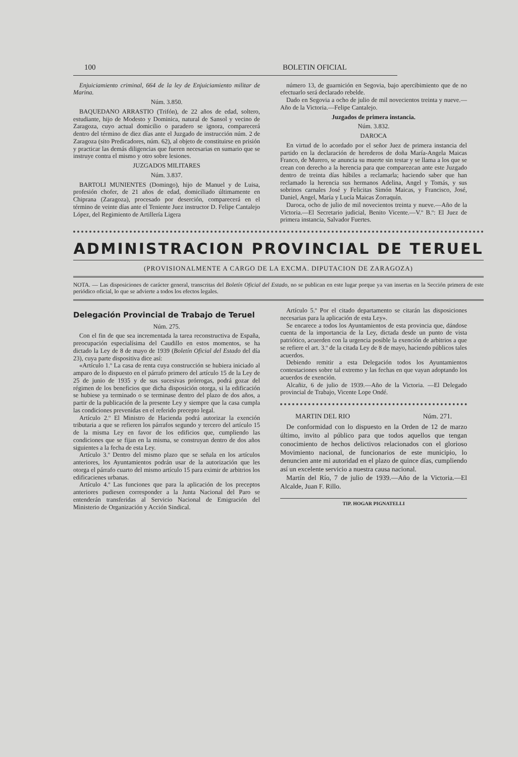100 BOLETIN OFICIAL
Enjuiciamiento criminal, 664 de la ley de Enjuiciamiento militar de Marina.
Núm. 3.850.
BAQUEDANO ARRASTIO (Trifón), de 22 años de edad, soltero, estudiante, hijo de Modesto y Dominica, natural de Sansol y vecino de Zaragoza, cuyo actual domicilio o paradero se ignora, comparecerá dentro del término de diez días ante el Juzgado de instrucción núm. 2 de Zaragoza (sito Predicadores, núm. 62), al objeto de constituirse en prisión y practicar las demás diligencias que fueren necesarias en sumario que se instruye contra el mismo y otro sobre lesiones.
JUZGADOS MILITARES
Núm. 3.837.
BARTOLI MUNIENTES (Domingo), hijo de Manuel y de Luisa, profesión chofer, de 21 años de edad, domiciliado últimamente en Chiprana (Zaragoza), procesado por deserción, comparecerá en el término de veinte días ante el Teniente Juez instructor D. Felipe Cantalejo López, del Regimiento de Artillería Ligera
número 13, de guarnición en Segovia, bajo apercibimiento que de no efectuarlo será declarado rebelde.
Dado en Segovia a ocho de julio de mil novecientos treinta y nueve.—Año de la Victoria.—Felipe Cantalejo.
Juzgados de primera instancia.
Núm. 3.832.
DAROCA
En virtud de lo acordado por el señor Juez de primera instancia del partido en la declaración de herederos de doña María-Angela Maicas Franco, de Murero, se anuncia su muerte sin testar y se llama a los que se crean con derecho a la herencia para que comparezcan ante este Juzgado dentro de treinta días hábiles a reclamarla; haciendo saber que han reclamado la herencia sus hermanos Adelina, Angel y Tomás, y sus sobrinos carnales José y Felicitas Simón Maicas, y Francisco, José, Daniel, Angel, María y Lucía Maicas Zorraquín.
Daroca, ocho de julio de mil novecientos treinta y nueve.—Año de la Victoria.—El Secretario judicial, Benito Vicente.—V.º B.º: El Juez de primera instancia, Salvador Fuertes.
ADMINISTRACION PROVINCIAL DE TERUEL
(PROVISIONALMENTE A CARGO DE LA EXCMA. DIPUTACION DE ZARAGOZA)
NOTA. — Las disposiciones de carácter general, transcritas del Boletín Oficial del Estado, no se publican en este lugar porque ya van insertas en la Sección primera de este periódico oficial, lo que se advierte a todos los efectos legales.
Delegación Provincial de Trabajo de Teruel
Núm. 275.
Con el fin de que sea incrementada la tarea reconstructiva de España, preocupación especialísima del Caudillo en estos momentos, se ha dictado la Ley de 8 de mayo de 1939 (Boletín Oficial del Estado del día 23), cuya parte dispositiva dice así:
«Artículo 1.º La casa de renta cuya construcción se hubiera iniciado al amparo de lo dispuesto en el párrafo primero del artículo 15 de la Ley de 25 de junio de 1935 y de sus sucesivas prórrogas, podrá gozar del régimen de los beneficios que dicha disposición otorga, si la edificación se hubiese ya terminado o se terminase dentro del plazo de dos años, a partir de la publicación de la presente Ley y siempre que la casa cumpla las condiciones prevenidas en el referido precepto legal.
Artículo 2.º El Ministro de Hacienda podrá autorizar la exención tributaria a que se refieren los párrafos segundo y tercero del artículo 15 de la misma Ley en favor de los edificios que, cumpliendo las condiciones que se fijan en la misma, se construyan dentro de dos años siguientes a la fecha de esta Ley.
Artículo 3.º Dentro del mismo plazo que se señala en los artículos anteriores, los Ayuntamientos podrán usar de la autorización que les otorga el párrafo cuarto del mismo artículo 15 para eximir de arbitrios los edificacienes urbanas.
Artículo 4.º Las funciones que para la aplicación de los preceptos anteriores pudiesen corresponder a la Junta Nacional del Paro se entenderán transferidas al Servicio Nacional de Emigración del Ministerio de Organización y Acción Sindical.
Artículo 5.º Por el citado departamento se citarán las disposiciones necesarias para la aplicación de esta Ley».
Se encarece a todos los Ayuntamientos de esta provincia que, dándose cuenta de la importancia de la Ley, dictada desde un punto de vista patriótico, acuerden con la urgencia posible la exención de arbitrios a que se refiere el art. 3.º de la citada Ley de 8 de mayo, haciendo públicos tales acuerdos.
Debiendo remitir a esta Delegación todos los Ayuntamientos contestaciones sobre tal extremo y las fechas en que vayan adoptando los acuerdos de exención.
Alcañiz, 6 de julio de 1939.—Año de la Victoria. —El Delegado provincial de Trabajo, Vicente Lope Ondé.
MARTIN DEL RIO Núm. 271.
De conformidad con lo dispuesto en la Orden de 12 de marzo último, invito al público para que todos aquellos que tengan conocimiento de hechos delictivos relacionados con el glorioso Movimiento nacional, de funcionarios de este municipio, lo denuncien ante mi autoridad en el plazo de quince días, cumpliendo así un excelente servicio a nuestra causa nacional.
Martín del Río, 7 de julio de 1939.—Año de la Victoria.—El Alcalde, Juan F. Rillo.
TIP. HOGAR PIGNATELLI